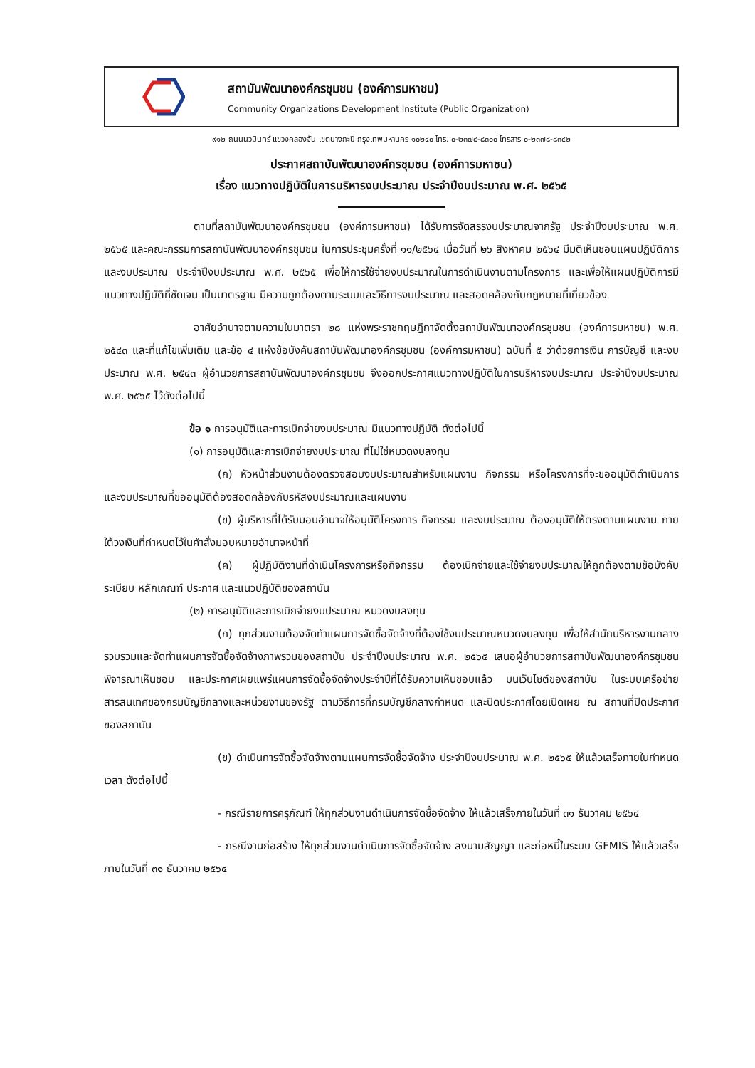สถาบันพัฒนาองค์กรชุมชน (องค์การมหาชน)
Community Organizations Development Institute (Public Organization)
๙๑๒ ถนนนวมินทร์ แขวงคลองจั่น เขตบางกะปิ กรุงเทพมหานคร ๑๐๒๔๐ โทร. ๐-๒๓๗๘-๘๓๐๐ โทรสาร ๐-๒๓๗๘-๘๓๔๒
ประกาศสถาบันพัฒนาองค์กรชุมชน (องค์การมหาชน)
เรื่อง แนวทางปฏิบัติในการบริหารงบประมาณ ประจำปีงบประมาณ พ.ศ. ๒๕๖๕
ตามที่สถาบันพัฒนาองค์กรชุมชน (องค์การมหาชน) ได้รับการจัดสรรงบประมาณจากรัฐ ประจำปีงบประมาณ พ.ศ. ๒๕๖๕ และคณะกรรมการสถาบันพัฒนาองค์กรชุมชน ในการประชุมครั้งที่ ๑๑/๒๕๖๔ เมื่อวันที่ ๒๖ สิงหาคม ๒๕๖๔ มีมติเห็นชอบแผนปฏิบัติการและงบประมาณ ประจำปีงบประมาณ พ.ศ. ๒๕๖๕ เพื่อให้การใช้จ่ายงบประมาณในการดำเนินงานตามโครงการ และเพื่อให้แผนปฏิบัติการมีแนวทางปฏิบัติที่ชัดเจน เป็นมาตรฐาน มีความถูกต้องตามระบบและวิธีการงบประมาณ และสอดคล้องกับกฎหมายที่เกี่ยวข้อง
อาศัยอำนาจตามความในมาตรา ๒๘ แห่งพระราชกฤษฎีกาจัดตั้งสถาบันพัฒนาองค์กรชุมชน (องค์การมหาชน) พ.ศ. ๒๕๔๓ และที่แก้ไขเพิ่มเติม และข้อ ๔ แห่งข้อบังคับสถาบันพัฒนาองค์กรชุมชน (องค์การมหาชน) ฉบับที่ ๕ ว่าด้วยการเงิน การบัญชี และงบประมาณ พ.ศ. ๒๕๔๓ ผู้อำนวยการสถาบันพัฒนาองค์กรชุมชน จึงออกประกาศแนวทางปฏิบัติในการบริหารงบประมาณ ประจำปีงบประมาณ พ.ศ. ๒๕๖๕ ไว้ดังต่อไปนี้
ข้อ ๑ การอนุมัติและการเบิกจ่ายงบประมาณ มีแนวทางปฏิบัติ ดังต่อไปนี้
(๑) การอนุมัติและการเบิกจ่ายงบประมาณ ที่ไม่ใช่หมวดงบลงทุน
(ก) หัวหน้าส่วนงานต้องตรวจสอบงบประมาณสำหรับแผนงาน กิจกรรม หรือโครงการที่จะขออนุมัติดำเนินการ และงบประมาณที่ขออนุมัติต้องสอดคล้องกับรหัสงบประมาณและแผนงาน
(ข) ผู้บริหารที่ได้รับมอบอำนาจให้อนุมัติโครงการ กิจกรรม และงบประมาณ ต้องอนุมัติให้ตรงตามแผนงาน ภายใต้วงเงินที่กำหนดไว้ในคำสั่งมอบหมายอำนาจหน้าที่
(ค) ผู้ปฏิบัติงานที่ดำเนินโครงการหรือกิจกรรม ต้องเบิกจ่ายและใช้จ่ายงบประมาณให้ถูกต้องตามข้อบังคับ ระเบียบ หลักเกณฑ์ ประกาศ และแนวปฏิบัติของสถาบัน
(๒) การอนุมัติและการเบิกจ่ายงบประมาณ หมวดงบลงทุน
(ก) ทุกส่วนงานต้องจัดทำแผนการจัดซื้อจัดจ้างที่ต้องใช้งบประมาณหมวดงบลงทุน เพื่อให้สำนักบริหารงานกลางรวบรวมและจัดทำแผนการจัดซื้อจัดจ้างภาพรวมของสถาบัน ประจำปีงบประมาณ พ.ศ. ๒๕๖๕ เสนอผู้อำนวยการสถาบันพัฒนาองค์กรชุมชนพิจารณาเห็นชอบ และประกาศเผยแพร่แผนการจัดซื้อจัดจ้างประจำปีที่ได้รับความเห็นชอบแล้ว บนเว็บไซต์ของสถาบัน ในระบบเครือข่ายสารสนเทศของกรมบัญชีกลางและหน่วยงานของรัฐ ตามวิธีการที่กรมบัญชีกลางกำหนด และปิดประกาศโดยเปิดเผย ณ สถานที่ปิดประกาศของสถาบัน
(ข) ดำเนินการจัดซื้อจัดจ้างตามแผนการจัดซื้อจัดจ้าง ประจำปีงบประมาณ พ.ศ. ๒๕๖๕ ให้แล้วเสร็จภายในกำหนดเวลา ดังต่อไปนี้
- กรณีรายการครุภัณฑ์ ให้ทุกส่วนงานดำเนินการจัดซื้อจัดจ้าง ให้แล้วเสร็จภายในวันที่ ๓๑ ธันวาคม ๒๕๖๔
- กรณีงานก่อสร้าง ให้ทุกส่วนงานดำเนินการจัดซื้อจัดจ้าง ลงนามสัญญา และก่อหนี้ในระบบ GFMIS ให้แล้วเสร็จภายในวันที่ ๓๑ ธันวาคม ๒๕๖๔